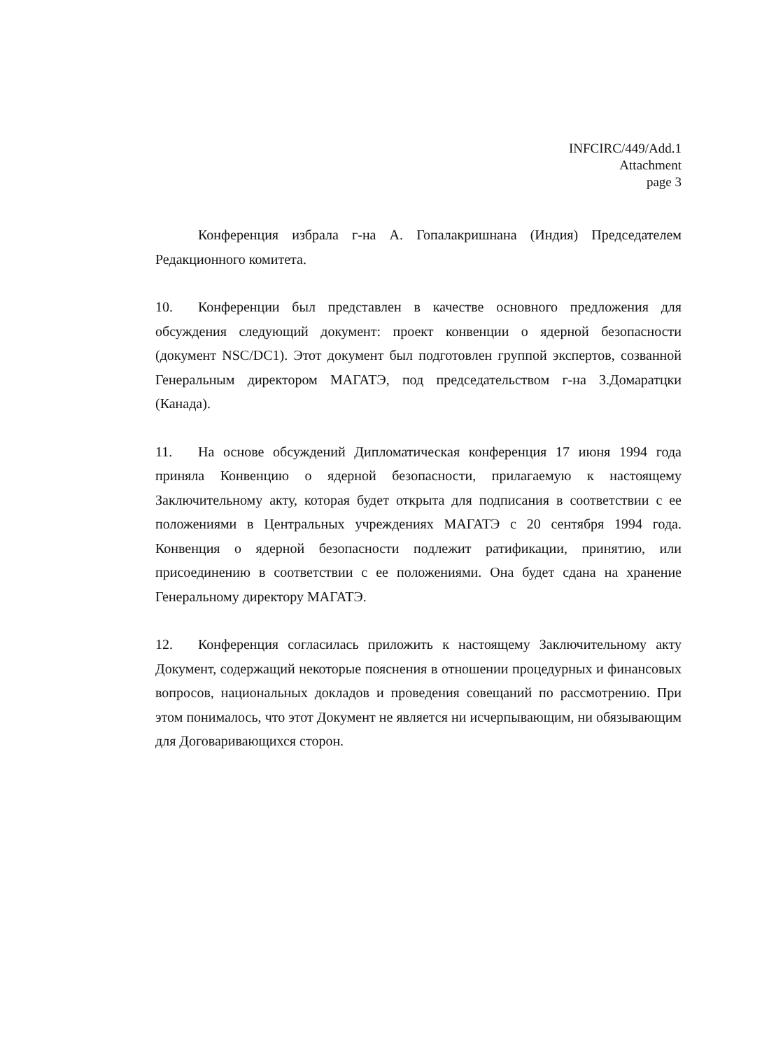INFCIRC/449/Add.1
Attachment
page 3
Конференция избрала г-на А. Гопалакришнана (Индия) Председателем Редакционного комитета.
10. Конференции был представлен в качестве основного предложения для обсуждения следующий документ: проект конвенции о ядерной безопасности (документ NSC/DC1). Этот документ был подготовлен группой экспертов, созванной Генеральным директором МАГАТЭ, под председательством г-на З.Домаратцки (Канада).
11. На основе обсуждений Дипломатическая конференция 17 июня 1994 года приняла Конвенцию о ядерной безопасности, прилагаемую к настоящему Заключительному акту, которая будет открыта для подписания в соответствии с ее положениями в Центральных учреждениях МАГАТЭ с 20 сентября 1994 года. Конвенция о ядерной безопасности подлежит ратификации, принятию, или присоединению в соответствии с ее положениями. Она будет сдана на хранение Генеральному директору МАГАТЭ.
12. Конференция согласилась приложить к настоящему Заключительному акту Документ, содержащий некоторые пояснения в отношении процедурных и финансовых вопросов, национальных докладов и проведения совещаний по рассмотрению. При этом понималось, что этот Документ не является ни исчерпывающим, ни обязывающим для Договаривающихся сторон.